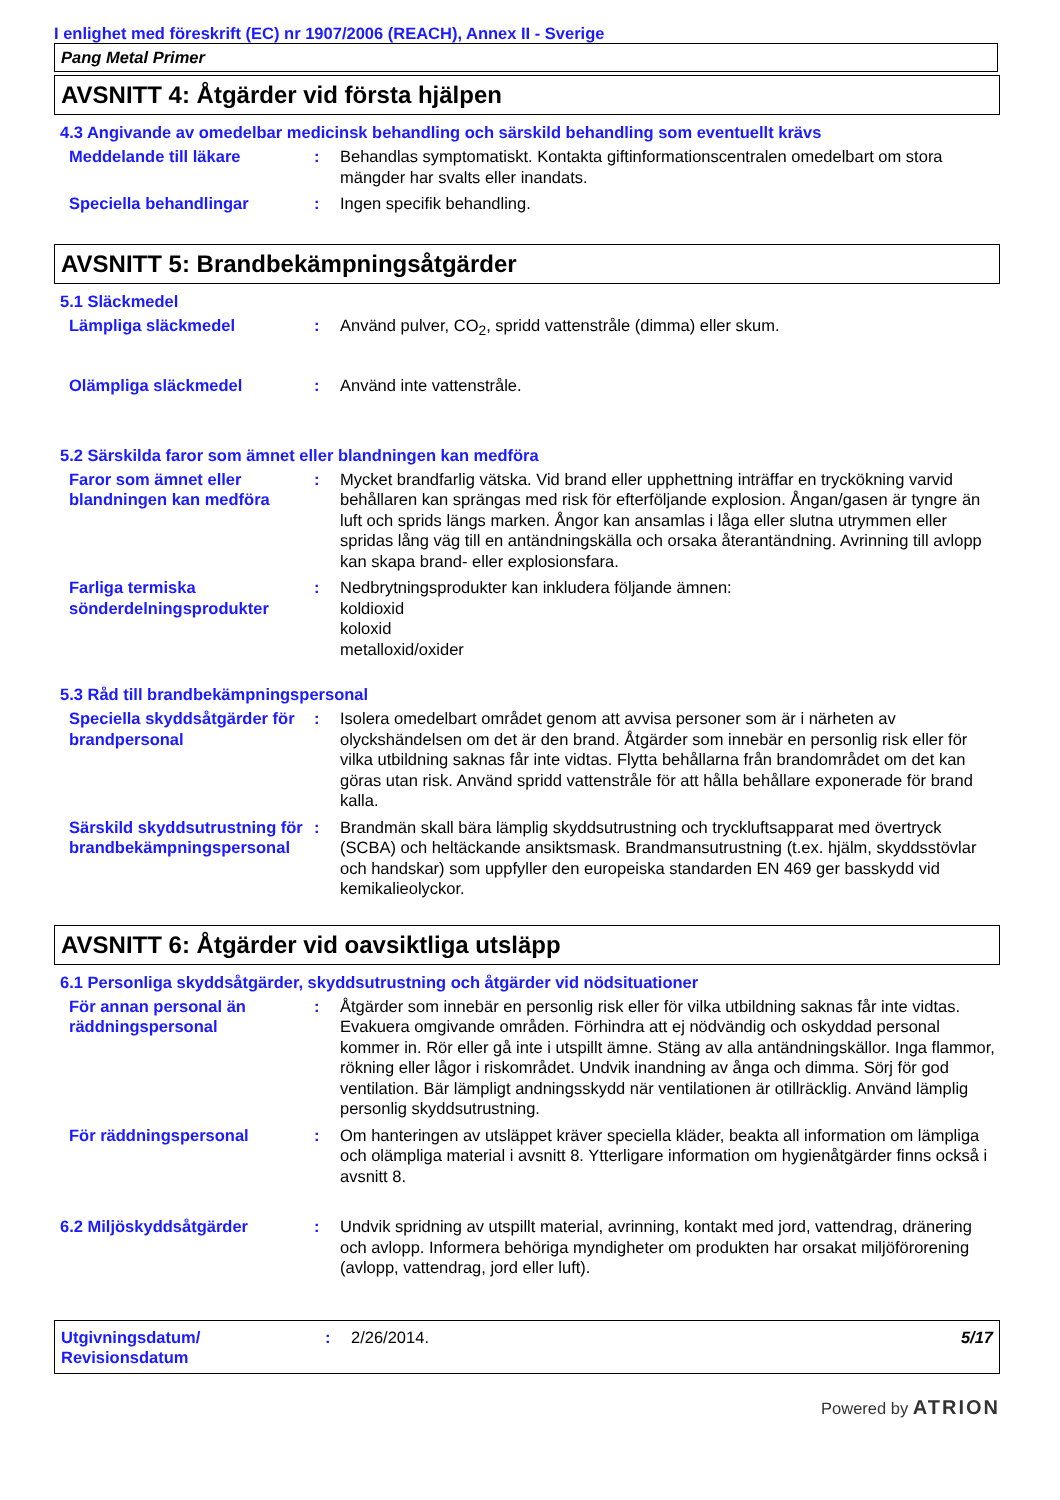I enlighet med föreskrift (EC) nr 1907/2006 (REACH), Annex II - Sverige
Pang Metal Primer
AVSNITT 4: Åtgärder vid första hjälpen
4.3 Angivande av omedelbar medicinsk behandling och särskild behandling som eventuellt krävs
Meddelande till läkare : Behandlas symptomatiskt. Kontakta giftinformationscentralen omedelbart om stora mängder har svalts eller inandats.
Speciella behandlingar : Ingen specifik behandling.
AVSNITT 5: Brandbekämpningsåtgärder
5.1 Släckmedel
Lämpliga släckmedel : Använd pulver, CO<sub>2</sub>, spridd vattenstråle (dimma) eller skum.
Olämpliga släckmedel : Använd inte vattenstråle.
5.2 Särskilda faror som ämnet eller blandningen kan medföra
Faror som ämnet eller blandningen kan medföra
: Mycket brandfarlig vätska. Vid brand eller upphettning inträffar en tryckökning varvid behållaren kan sprängas med risk för efterföljande explosion. Ångan/gasen är tyngre än luft och sprids längs marken. Ångor kan ansamlas i låga eller slutna utrymmen eller spridas lång väg till en antändningskälla och orsaka återantändning. Avrinning till avlopp kan skapa brand- eller explosionsfara.
Farliga termiska sönderdelningsprodukter
: Nedbrytningsprodukter kan inkludera följande ämnen:
koldioxid
koloxid
metalloxid/oxider
5.3 Råd till brandbekämpningspersonal
Speciella skyddsåtgärder för brandpersonal
: Isolera omedelbart området genom att avvisa personer som är i närheten av olyckshändelsen om det är den brand. Åtgärder som innebär en personlig risk eller för vilka utbildning saknas får inte vidtas. Flytta behållarna från brandområdet om det kan göras utan risk. Använd spridd vattenstråle för att hålla behållare exponerade för brand kalla.
Särskild skyddsutrustning för brandbekämpningspersonal
: Brandmän skall bära lämplig skyddsutrustning och tryckluftsapparat med övertryck (SCBA) och heltäckande ansiktsmask. Brandmansutrustning (t.ex. hjälm, skyddsstövlar och handskar) som uppfyller den europeiska standarden EN 469 ger basskydd vid kemikalieolyckor.
AVSNITT 6: Åtgärder vid oavsiktliga utsläpp
6.1 Personliga skyddsåtgärder, skyddsutrustning och åtgärder vid nödsituationer
För annan personal än räddningspersonal
: Åtgärder som innebär en personlig risk eller för vilka utbildning saknas får inte vidtas. Evakuera omgivande områden. Förhindra att ej nödvändig och oskyddad personal kommer in. Rör eller gå inte i utspillt ämne. Stäng av alla antändningskällor. Inga flammor, rökning eller lågor i riskområdet. Undvik inandning av ånga och dimma. Sörj för god ventilation. Bär lämpligt andningsskydd när ventilationen är otillräcklig. Använd lämplig personlig skyddsutrustning.
För räddningspersonal : Om hanteringen av utsläppet kräver speciella kläder, beakta all information om lämpliga och olämpliga material i avsnitt 8. Ytterligare information om hygienåtgärder finns också i avsnitt 8.
6.2 Miljöskyddsåtgärder : Undvik spridning av utspillt material, avrinning, kontakt med jord, vattendrag, dränering och avlopp. Informera behöriga myndigheter om produkten har orsakat miljöförorening (avlopp, vattendrag, jord eller luft).
Utgivningsdatum/
Revisionsdatum
: 2/26/2014. 5/17
Powered by ATRION